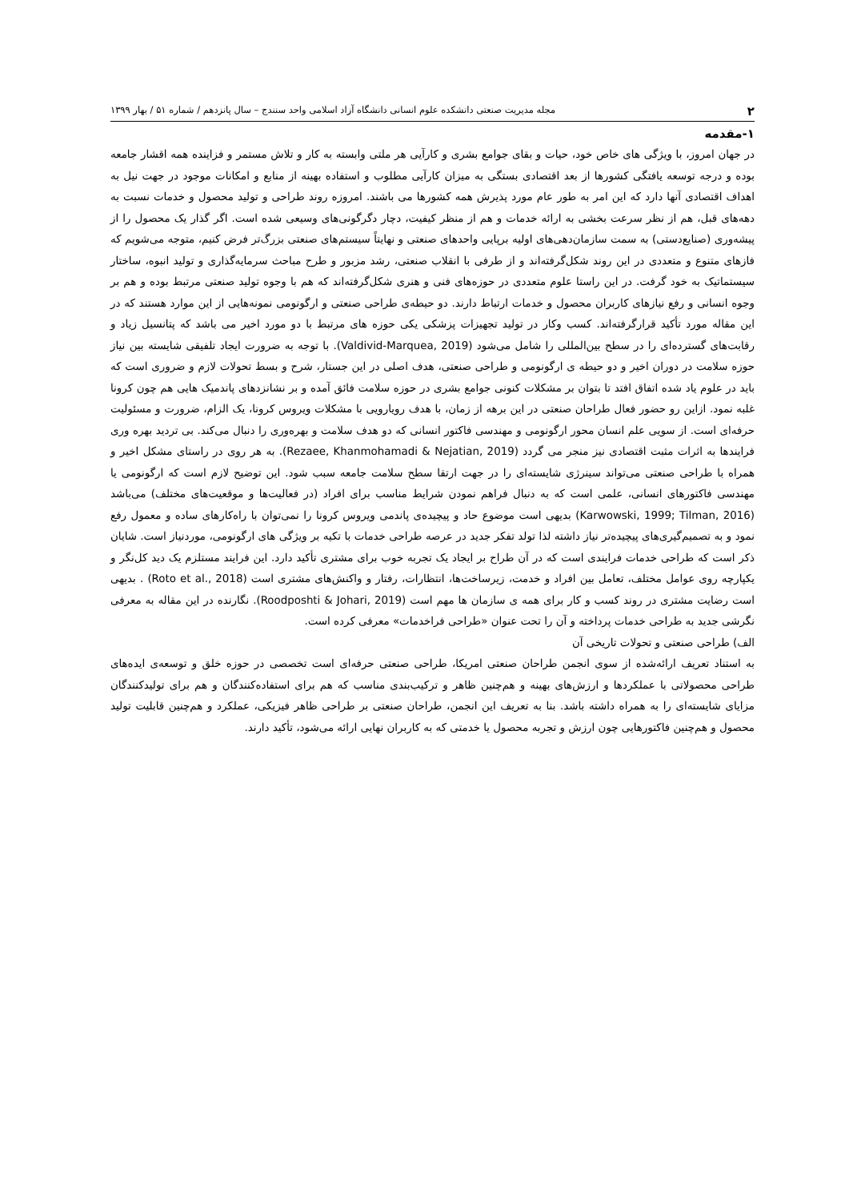۲ مجله مدیریت صنعتی دانشکده علوم انسانی دانشگاه آزاد اسلامی واحد سنندج – سال پانزدهم / شماره ۵۱ / بهار ۱۳۹۹
۱-مقدمه
در جهان امروز، با ویژگی های خاص خود، حیات و بقای جوامع بشری و کارآیی هر ملتی وابسته به کار و تلاش مستمر و فزاینده همه اقشار جامعه بوده و درجه توسعه یافتگی کشورها از بعد اقتصادی بستگی به میزان کارآیی مطلوب و استفاده بهینه از منابع و امکانات موجود در جهت نیل به اهداف اقتصادی آنها دارد که این امر به طور عام مورد پذیرش همه کشورها می باشند. امروزه روند طراحی و تولید محصول و خدمات نسبت به دهه‌های قبل، هم از نظر سرعت بخشی به ارائه خدمات و هم از منظر کیفیت، دچار دگرگونی‌های وسیعی شده است. اگر گذار یک محصول را از پیشه‌وری (صنایع‌دستی) به سمت سازمان‌دهی‌های اولیه برپایی واحدهای صنعتی و نهایتاً سیستم‌های صنعتی بزرگ‌تر فرض کنیم، متوجه می‌شویم که فازهای متنوع و متعددی در این روند شکل‌گرفته‌اند و از طرفی با انقلاب صنعتی، رشد مزبور و طرح مباحث سرمایه‌گذاری و تولید انبوه، ساختار سیستماتیک به خود گرفت. در این راستا علوم متعددی در حوزه‌های فنی و هنری شکل‌گرفته‌اند که هم با وجوه تولید صنعتی مرتبط بوده و هم بر وجوه انسانی و رفع نیازهای کاربران محصول و خدمات ارتباط دارند. دو حیطه‌ی طراحی صنعتی و ارگونومی نمونه‌هایی از این موارد هستند که در این مقاله مورد تأکید قرارگرفته‌اند. کسب وکار در تولید تجهیزات پزشکی یکی حوزه های مرتبط با دو مورد اخیر می باشد که پتانسیل زیاد و رقابت‌های گسترده‌ای را در سطح بین‌المللی را شامل می‌شود (Valdivid-Marquea, 2019). با توجه به ضرورت ایجاد تلفیقی شایسته بین نیاز حوزه سلامت در دوران اخیر و دو حیطه ی ارگونومی و طراحی صنعتی، هدف اصلی در این جستار، شرح و بسط تحولات لازم و ضروری است که باید در علوم یاد شده اتفاق افتد تا بتوان بر مشکلات کنونی جوامع بشری در حوزه سلامت فائق آمده و بر نشانزدهای پاندمیک هایی هم چون کرونا غلبه نمود. ازاین رو حضور فعال طراحان صنعتی در این برهه از زمان، با هدف رویارویی با مشکلات ویروس کرونا، یک الزام، ضرورت و مسئولیت حرفه‌ای است. از سویی علم انسان محور ارگونومی و مهندسی فاکتور انسانی که دو هدف سلامت و بهره‌وری را دنبال می‌کند. بی تردید بهره وری فرایندها به اثرات مثبت اقتصادی نیز منجر می گردد (Rezaee, Khanmohamadi & Nejatian, 2019). به هر روی در راستای مشکل اخیر و همراه با طراحی صنعتی می‌تواند سینرژی شایسته‌ای را در جهت ارتقا سطح سلامت جامعه سبب شود. این توضیح لازم است که ارگونومی یا مهندسی فاکتورهای انسانی، علمی است که به دنبال فراهم نمودن شرایط مناسب برای افراد (در فعالیت‌ها و موقعیت‌های مختلف) می‌باشد (Karwowski, 1999; Tilman, 2016) بدیهی است موضوع حاد و پیچیده‌ی پاندمی ویروس کرونا را نمی‌توان با راه‌کارهای ساده و معمول رفع نمود و به تصمیم‌گیری‌های پیچیده‌تر نیاز داشته لذا تولد تفکر جدید در عرصه طراحی خدمات با تکیه بر ویژگی های ارگونومی، موردنیاز است. شایان ذکر است که طراحی خدمات فرایندی است که در آن طراح بر ایجاد یک تجربه خوب برای مشتری تأکید دارد. این فرایند مستلزم یک دید کل‌نگر و یکپارچه روی عوامل مختلف، تعامل بین افراد و خدمت، زیرساخت‌ها، انتظارات، رفتار و واکنش‌های مشتری است (Roto et al., 2018) . بدیهی است رضایت مشتری در روند کسب و کار برای همه ی سازمان ها مهم است (Roodposhti & Johari, 2019). نگارنده در این مقاله به معرفی نگرشی جدید به طراحی خدمات پرداخته و آن را تحت عنوان «طراحی فراخدمات» معرفی کرده است.
الف) طراحی صنعتی و تحولات تاریخی آن
به استناد تعریف ارائه‌شده از سوی انجمن طراحان صنعتی امریکا، طراحی صنعتی حرفه‌ای است تخصصی در حوزه خلق و توسعه‌ی ایده‌های طراحی محصولاتی با عملکردها و ارزش‌های بهینه و هم‌چنین ظاهر و ترکیب‌بندی مناسب که هم برای استفاده‌کنندگان و هم برای تولیدکنندگان مزایای شایسته‌ای را به همراه داشته باشد. بنا به تعریف این انجمن، طراحان صنعتی بر طراحی ظاهر فیزیکی، عملکرد و هم‌چنین قابلیت تولید محصول و هم‌چنین فاکتورهایی چون ارزش و تجربه محصول یا خدمتی که به کاربران نهایی ارائه می‌شود، تأکید دارند.